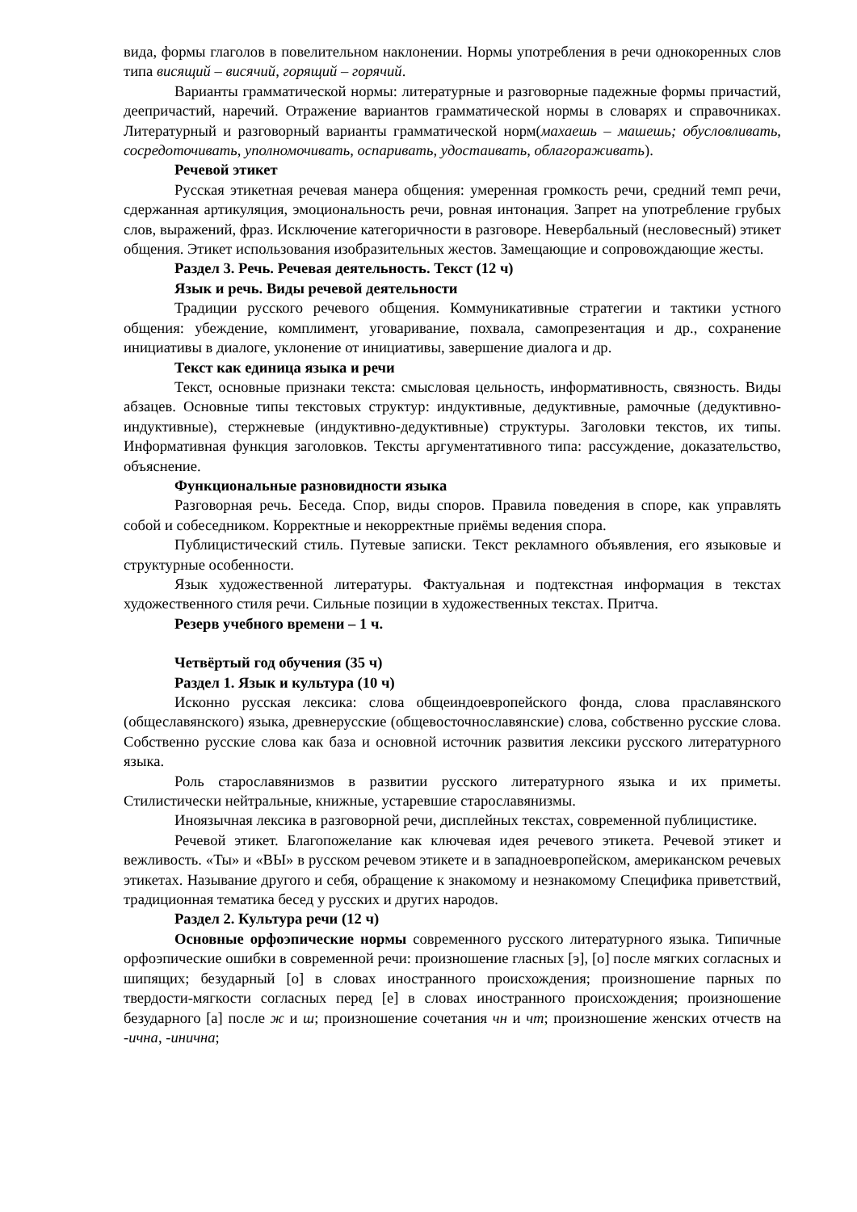вида, формы глаголов в повелительном наклонении. Нормы употребления в речи однокоренных слов типа висящий – висячий, горящий – горячий.
Варианты грамматической нормы: литературные и разговорные падежные формы причастий, деепричастий, наречий. Отражение вариантов грамматической нормы в словарях и справочниках. Литературный и разговорный варианты грамматической норм(махаешь – машешь; обусловливать, сосредоточивать, уполномочивать, оспаривать, удостаивать, облагораживать).
Речевой этикет
Русская этикетная речевая манера общения: умеренная громкость речи, средний темп речи, сдержанная артикуляция, эмоциональность речи, ровная интонация. Запрет на употребление грубых слов, выражений, фраз. Исключение категоричности в разговоре. Невербальный (несловесный) этикет общения. Этикет использования изобразительных жестов. Замещающие и сопровождающие жесты.
Раздел 3. Речь. Речевая деятельность. Текст (12 ч)
Язык и речь. Виды речевой деятельности
Традиции русского речевого общения. Коммуникативные стратегии и тактики устного общения: убеждение, комплимент, уговаривание, похвала, самопрезентация и др., сохранение инициативы в диалоге, уклонение от инициативы, завершение диалога и др.
Текст как единица языка и речи
Текст, основные признаки текста: смысловая цельность, информативность, связность. Виды абзацев. Основные типы текстовых структур: индуктивные, дедуктивные, рамочные (дедуктивно-индуктивные), стержневые (индуктивно-дедуктивные) структуры. Заголовки текстов, их типы. Информативная функция заголовков. Тексты аргументативного типа: рассуждение, доказательство, объяснение.
Функциональные разновидности языка
Разговорная речь. Беседа. Спор, виды споров. Правила поведения в споре, как управлять собой и собеседником. Корректные и некорректные приёмы ведения спора.
Публицистический стиль. Путевые записки. Текст рекламного объявления, его языковые и структурные особенности.
Язык художественной литературы. Фактуальная и подтекстная информация в текстах художественного стиля речи. Сильные позиции в художественных текстах. Притча.
Резерв учебного времени – 1 ч.
Четвёртый год обучения (35 ч)
Раздел 1. Язык и культура (10 ч)
Исконно русская лексика: слова общеиндоевропейского фонда, слова праславянского (общеславянского) языка, древнерусские (общевосточнославянские) слова, собственно русские слова. Собственно русские слова как база и основной источник развития лексики русского литературного языка.
Роль старославянизмов в развитии русского литературного языка и их приметы. Стилистически нейтральные, книжные, устаревшие старославянизмы.
Иноязычная лексика в разговорной речи, дисплейных текстах, современной публицистике.
Речевой этикет. Благопожелание как ключевая идея речевого этикета. Речевой этикет и вежливость. «Ты» и «ВЫ» в русском речевом этикете и в западноевропейском, американском речевых этикетах. Называние другого и себя, обращение к знакомому и незнакомому Специфика приветствий, традиционная тематика бесед у русских и других народов.
Раздел 2. Культура речи (12 ч)
Основные орфоэпические нормы современного русского литературного языка. Типичные орфоэпические ошибки в современной речи: произношение гласных [э], [о] после мягких согласных и шипящих; безударный [о] в словах иностранного происхождения; произношение парных по твердости-мягкости согласных перед [е] в словах иностранного происхождения; произношение безударного [а] после ж и ш; произношение сочетания чн и чт; произношение женских отчеств на -ична, -инична;